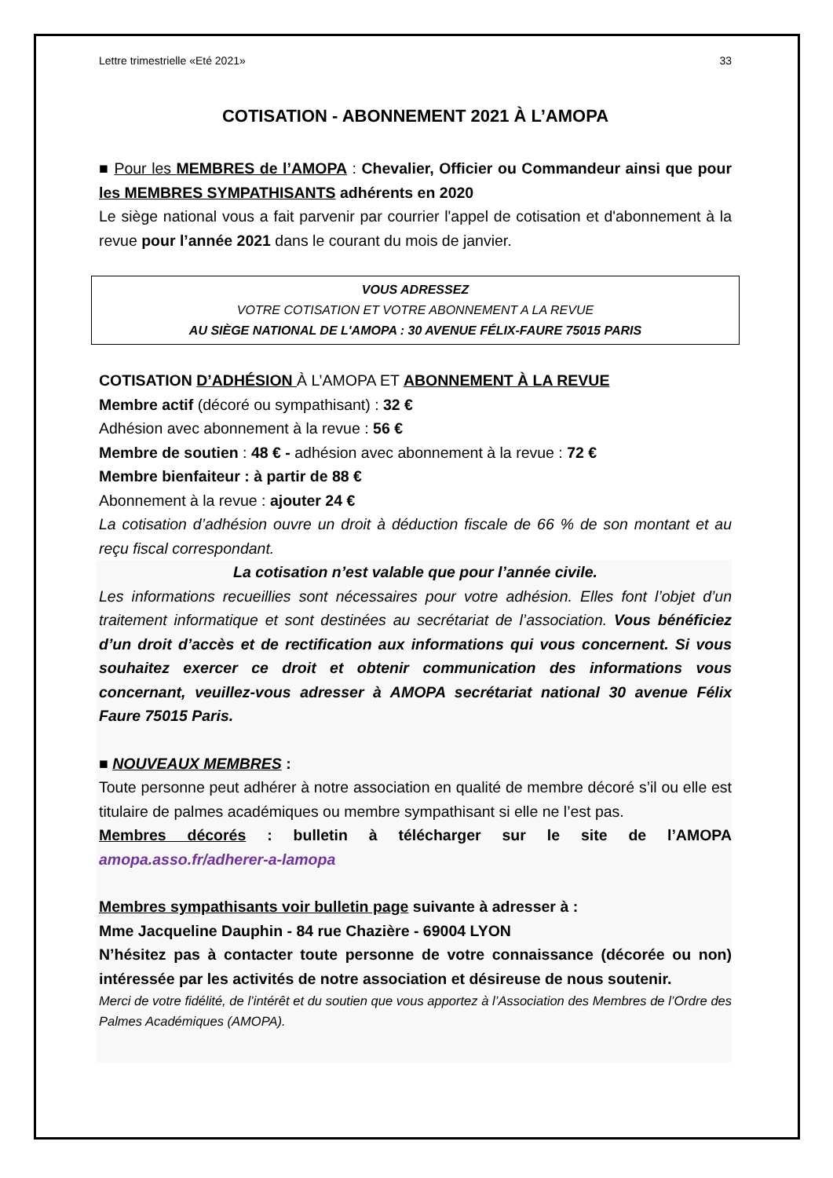Lettre trimestrielle «Eté 2021» 33
COTISATION - ABONNEMENT 2021 À L’AMOPA
■ Pour les MEMBRES de l’AMOPA : Chevalier, Officier ou Commandeur ainsi que pour les MEMBRES SYMPATHISANTS adhérents en 2020
Le siège national vous a fait parvenir par courrier l'appel de cotisation et d'abonnement à la revue pour l’année 2021 dans le courant du mois de janvier.
VOUS ADRESSEZ
VOTRE COTISATION ET VOTRE ABONNEMENT A LA REVUE
AU SIÈGE NATIONAL DE L'AMOPA : 30 AVENUE FÉLIX-FAURE 75015 PARIS
COTISATION D’ADHÉSION À L’AMOPA ET ABONNEMENT À LA REVUE
Membre actif (décoré ou sympathisant) : 32 €
Adhésion avec abonnement à la revue : 56 €
Membre de soutien : 48 € - adhésion avec abonnement à la revue : 72 €
Membre bienfaiteur : à partir de 88 €
Abonnement à la revue : ajouter 24 €
La cotisation d’adhésion ouvre un droit à déduction fiscale de 66 % de son montant et au reçu fiscal correspondant.
La cotisation n’est valable que pour l’année civile.
Les informations recueillies sont nécessaires pour votre adhésion. Elles font l’objet d’un traitement informatique et sont destinées au secrétariat de l’association. Vous bénéficiez d’un droit d’accès et de rectification aux informations qui vous concernent. Si vous souhaitez exercer ce droit et obtenir communication des informations vous concernant, veuillez-vous adresser à AMOPA secrétariat national 30 avenue Félix Faure 75015 Paris.
■ NOUVEAUX MEMBRES :
Toute personne peut adhérer à notre association en qualité de membre décoré s’il ou elle est titulaire de palmes académiques ou membre sympathisant si elle ne l’est pas.
Membres décorés : bulletin à télécharger sur le site de l’AMOPA amopa.asso.fr/adherer-a-lamopa
Membres sympathisants voir bulletin page suivante à adresser à :
Mme Jacqueline Dauphin - 84 rue Chazière - 69004 LYON
N’hésitez pas à contacter toute personne de votre connaissance (décorée ou non) intéressée par les activités de notre association et désireuse de nous soutenir.
Merci de votre fidélité, de l’intérêt et du soutien que vous apportez à l’Association des Membres de l’Ordre des Palmes Académiques (AMOPA).